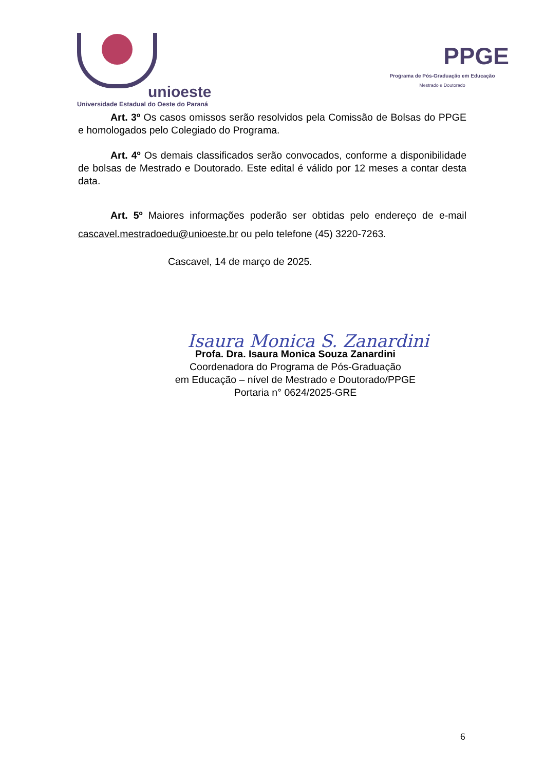unioeste
Universidade Estadual do Oeste do Paraná
PPGE
Programa de Pós-Graduação em Educação
Mestrado e Doutorado
Art. 3º Os casos omissos serão resolvidos pela Comissão de Bolsas do PPGE e homologados pelo Colegiado do Programa.
Art. 4º Os demais classificados serão convocados, conforme a disponibilidade de bolsas de Mestrado e Doutorado. Este edital é válido por 12 meses a contar desta data.
Art. 5º Maiores informações poderão ser obtidas pelo endereço de e-mail cascavel.mestradoedu@unioeste.br ou pelo telefone (45) 3220-7263.
Cascavel, 14 de março de 2025.
Isaura Monica S. Zanardini
Profa. Dra. Isaura Monica Souza Zanardini
Coordenadora do Programa de Pós-Graduação
em Educação – nível de Mestrado e Doutorado/PPGE
Portaria n° 0624/2025-GRE
6